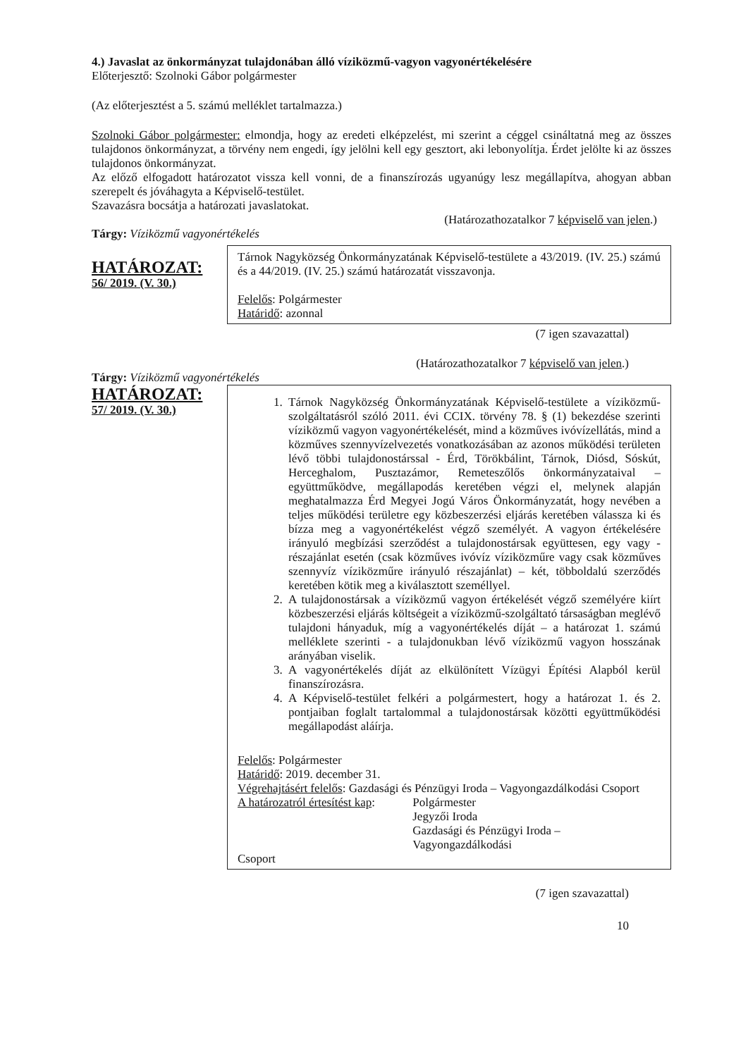4.) Javaslat az önkormányzat tulajdonában álló víziközmű-vagyon vagyonértékelésére
Előterjesztő: Szolnoki Gábor polgármester
(Az előterjesztést a 5. számú melléklet tartalmazza.)
Szolnoki Gábor polgármester: elmondja, hogy az eredeti elképzelést, mi szerint a céggel csináltatná meg az összes tulajdonos önkormányzat, a törvény nem engedi, így jelölni kell egy gesztort, aki lebonyolítja. Érdet jelölte ki az összes tulajdonos önkormányzat.
Az előző elfogadott határozatot vissza kell vonni, de a finanszírozás ugyanúgy lesz megállapítva, ahogyan abban szerepelt és jóváhagyta a Képviselő-testület.
Szavazásra bocsátja a határozati javaslatokat.
(Határozathozatalkor 7 képviselő van jelen.)
Tárgy: Víziközmű vagyonértékelés
HATÁROZAT:
56/ 2019. (V. 30.)
Tárnok Nagyközség Önkormányzatának Képviselő-testülete a 43/2019. (IV. 25.) számú és a 44/2019. (IV. 25.) számú határozatát visszavonja.
Felelős: Polgármester
Határidő: azonnal
(7 igen szavazattal)
(Határozathozatalkor 7 képviselő van jelen.)
Tárgy: Víziközmű vagyonértékelés
HATÁROZAT:
57/ 2019. (V. 30.)
1. Tárnok Nagyközség Önkormányzatának Képviselő-testülete a víziközmű-szolgáltatásról szóló 2011. évi CCIX. törvény 78. § (1) bekezdése szerinti víziközmű vagyon vagyonértékelését, mind a közműves ivóvízellátás, mind a közműves szennyvízelvezetés vonatkozásában az azonos működési területen lévő többi tulajdonostárssal - Érd, Törökbálint, Tárnok, Diósd, Sóskút, Herceghalom, Pusztazámor, Remeteszőlős önkormányzataival – együttműködve, megállapodás keretében végzi el, melynek alapján meghatalmazza Érd Megyei Jogú Város Önkormányzatát, hogy nevében a teljes működési területre egy közbeszerzési eljárás keretében válassza ki és bízza meg a vagyonértékelést végző személyét. A vagyon értékelésére irányuló megbízási szerződést a tulajdonostársak együttesen, egy vagy - részajánlat esetén (csak közműves ivóvíz víziközműre vagy csak közműves szennyvíz víziközműre irányuló részajánlat) – két, többoldalú szerződés keretében kötik meg a kiválasztott személlyel.
2. A tulajdonostársak a víziközmű vagyon értékelését végző személyére kiírt közbeszerzési eljárás költségeit a víziközmű-szolgáltató társaságban meglévő tulajdoni hányaduk, míg a vagyonértékelés díját – a határozat 1. számú melléklete szerinti - a tulajdonukban lévő víziközmű vagyon hosszának arányában viselik.
3. A vagyonértékelés díját az elkülönített Vízügyi Építési Alapból kerül finanszírozásra.
4. A Képviselő-testület felkéri a polgármestert, hogy a határozat 1. és 2. pontjaiban foglalt tartalommal a tulajdonostársak közötti együttműködési megállapodást aláírja.
Felelős: Polgármester
Határidő: 2019. december 31.
Végrehajtásért felelős: Gazdasági és Pénzügyi Iroda – Vagyongazdálkodási Csoport
A határozatról értesítést kap: Polgármester
Jegyzői Iroda
Gazdasági és Pénzügyi Iroda – Vagyongazdálkodási
Csoport
(7 igen szavazattal)
10